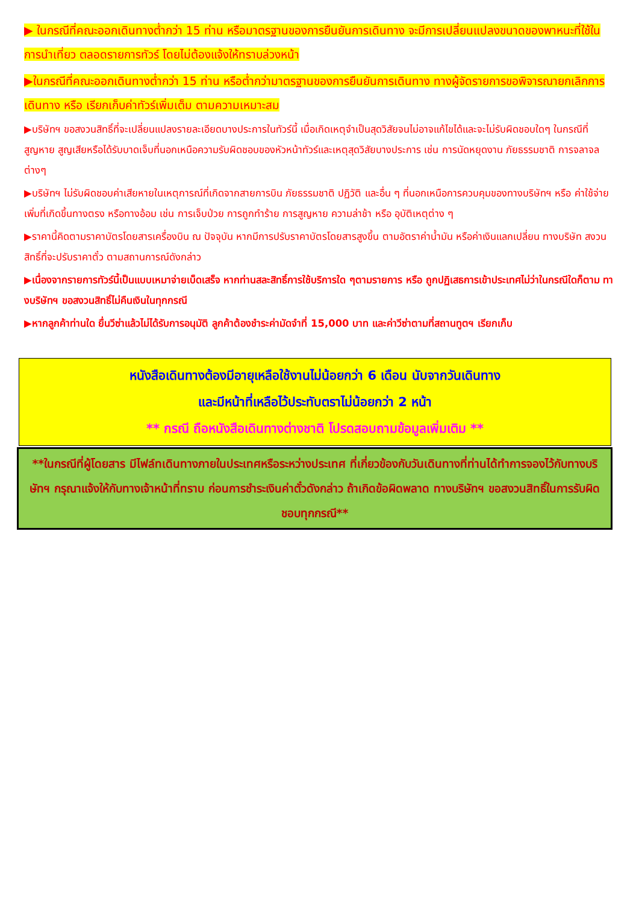▶ ในกรณีที่คณะออกเดินทางต่ำกว่า 15 ท่าน หรือมาตรฐานของการยืนยันการเดินทาง จะมีการเปลี่ยนแปลงขนาดของพาหนะที่ใช้ในการนำเที่ยว ตลอดรายการทัวร์ โดยไม่ต้องแจ้งให้ทราบล่วงหน้า
▶ในกรณีที่คณะออกเดินทางต่ำกว่า 15 ท่าน หรือต่ำกว่ามาตรฐานของการยืนยันการเดินทาง ทางผู้จัดรายการขอพิจารณายกเลิกการเดินทาง หรือ เรียกเก็บค่าทัวร์เพิ่มเต็ม ตามความเหมาะสม
▶บริษัทฯ ขอสงวนสิทธิ์ที่จะเปลี่ยนแปลงรายละเอียดบางประการในทัวร์นี้ เมื่อเกิดเหตุจำเป็นสุดวิสัยจนไม่อาจแก้ไขได้และจะไม่รับผิดชอบใดๆ ในกรณีที่สูญหาย สูญเสียหรือได้รับบาดเจ็บที่นอกเหนือความรับผิดชอบของหัวหน้าทัวร์และเหตุสุดวิสัยบางประการ เช่น การนัดหยุดงาน ภัยธรรมชาติ การจลาจล ต่างๆ
▶บริษัทฯ ไม่รับผิดชอบค่าเสียหายในเหตุการณ์ที่เกิดจากสายการบิน ภัยธรรมชาติ ปฏิวัติ และอื่น ๆ ที่นอกเหนือการควบคุมของทางบริษัทฯ หรือ ค่าใช้จ่ายเพิ่มที่เกิดขึ้นทางตรง หรือทางอ้อม เช่น การเจ็บป่วย การถูกทำร้าย การสูญหาย ความล่าช้า หรือ อุบัติเหตุต่าง ๆ
▶ราคานี้คิดตามราคาบัตรโดยสารเครื่องบิน ณ ปัจจุบัน หากมีการปรับราคาบัตรโดยสารสูงขึ้น ตามอัตราค่าน้ำมัน หรือค่าเงินแลกเปลี่ยน ทางบริษัท สงวนสิทธิ์ที่จะปรับราคาตั๋ว ตามสถานการณ์ดังกล่าว
▶เนื่องจากรายการทัวร์นี้เป็นแบบเหมาจ่ายเบ็ดเสร็จ หากท่านสละสิทธิ์การใช้บริการใด ๆตามรายการ หรือ ถูกปฏิเสธการเข้าประเทศไม่ว่าในกรณีใดก็ตาม ทางบริษัทฯ ขอสงวนสิทธิ์ไม่คืนเงินในทุกกรณี
▶หากลูกค้าท่านใด ยื่นวีซ่าแล้วไม่ได้รับการอนุมัติ ลูกค้าต้องชำระค่ามัดจำที่ 15,000 บาท และค่าวีซ่าตามที่สถานทูตฯ เรียกเก็บ
หนังสือเดินทางต้องมีอายุเหลือใช้งานไม่น้อยกว่า 6 เดือน นับจากวันเดินทาง
และมีหน้าที่เหลือไว้ประทับตราไม่น้อยกว่า 2 หน้า
** กรณี ถือหนังสือเดินทางต่างชาติ โปรดสอบถามข้อมูลเพิ่มเติม **
**ในกรณีที่ผู้โดยสาร มีไฟล์ทเดินทางภายในประเทศหรือระหว่างประเทศ ที่เกี่ยวข้องกับวันเดินทางที่ท่านได้ทำการจองไว้กับทางบริษัทฯ กรุณาแจ้งให้กับทางเจ้าหน้าที่ทราบ ก่อนการชำระเงินค่าตั๋วดังกล่าว ถ้าเกิดข้อผิดพลาด ทางบริษัทฯ ขอสงวนสิทธิ์ในการรับผิดชอบทุกกรณี**